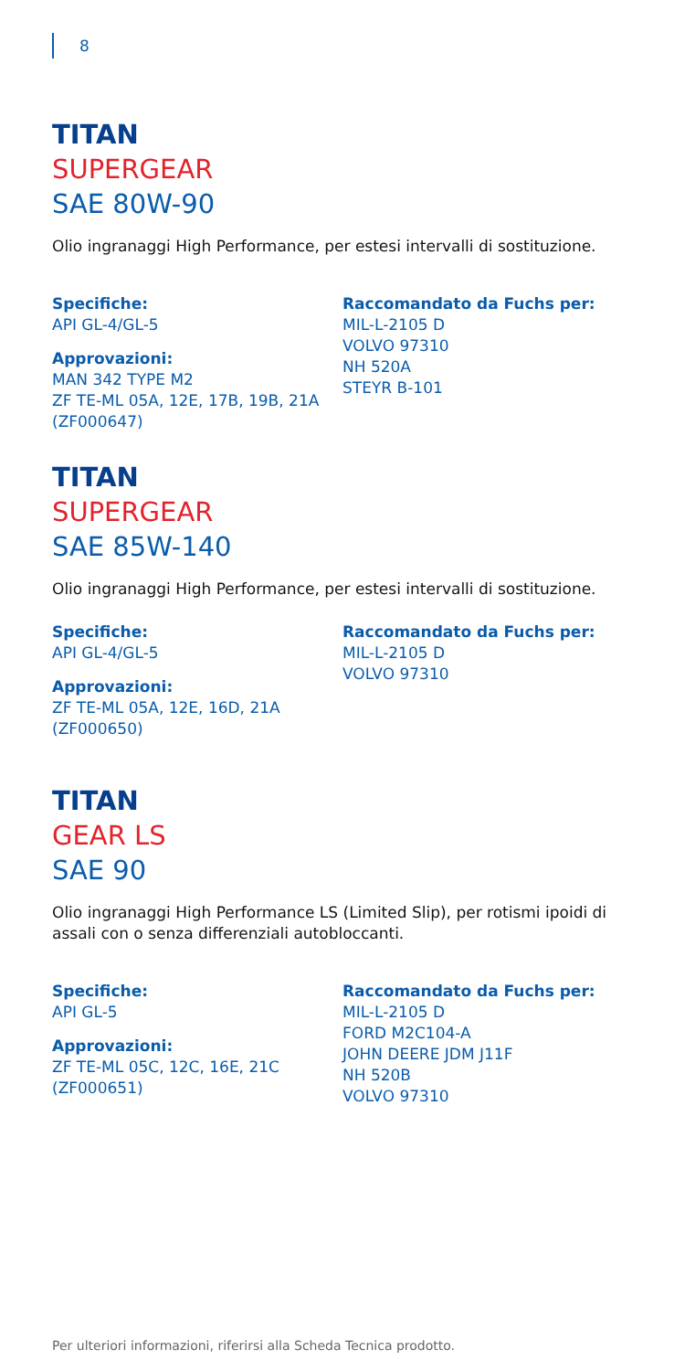8
TITAN
SUPERGEAR
SAE 80W-90
Olio ingranaggi High Performance, per estesi intervalli di sostituzione.
Specifiche:
API GL-4/GL-5
Approvazioni:
MAN 342 TYPE M2
ZF TE-ML 05A, 12E, 17B, 19B, 21A
(ZF000647)
Raccomandato da Fuchs per:
MIL-L-2105 D
VOLVO 97310
NH 520A
STEYR B-101
TITAN
SUPERGEAR
SAE 85W-140
Olio ingranaggi High Performance, per estesi intervalli di sostituzione.
Specifiche:
API GL-4/GL-5
Approvazioni:
ZF TE-ML 05A, 12E, 16D, 21A
(ZF000650)
Raccomandato da Fuchs per:
MIL-L-2105 D
VOLVO 97310
TITAN
GEAR LS
SAE 90
Olio ingranaggi High Performance LS (Limited Slip), per rotismi ipoidi di assali con o senza differenziali autobloccanti.
Specifiche:
API GL-5
Approvazioni:
ZF TE-ML 05C, 12C, 16E, 21C
(ZF000651)
Raccomandato da Fuchs per:
MIL-L-2105 D
FORD M2C104-A
JOHN DEERE JDM J11F
NH 520B
VOLVO 97310
Per ulteriori informazioni, riferirsi alla Scheda Tecnica prodotto.